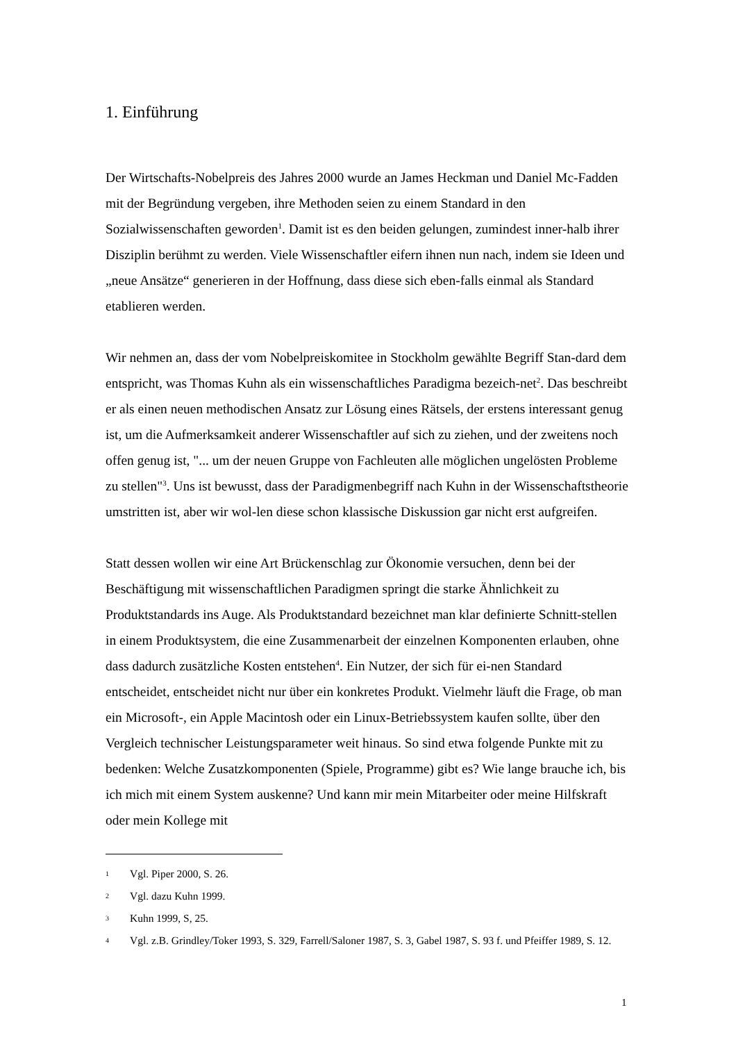1. Einführung
Der Wirtschafts-Nobelpreis des Jahres 2000 wurde an James Heckman und Daniel Mc-Fadden mit der Begründung vergeben, ihre Methoden seien zu einem Standard in den Sozialwissenschaften geworden<sup>1</sup>. Damit ist es den beiden gelungen, zumindest inner-halb ihrer Disziplin berühmt zu werden. Viele Wissenschaftler eifern ihnen nun nach, indem sie Ideen und „neue Ansätze“ generieren in der Hoffnung, dass diese sich eben-falls einmal als Standard etablieren werden.
Wir nehmen an, dass der vom Nobelpreiskomitee in Stockholm gewählte Begriff Stan-dard dem entspricht, was Thomas Kuhn als ein wissenschaftliches Paradigma bezeich-net<sup>2</sup>. Das beschreibt er als einen neuen methodischen Ansatz zur Lösung eines Rätsels, der erstens interessant genug ist, um die Aufmerksamkeit anderer Wissenschaftler auf sich zu ziehen, und der zweitens noch offen genug ist, "... um der neuen Gruppe von Fachleuten alle möglichen ungelösten Probleme zu stellen"<sup>3</sup>. Uns ist bewusst, dass der Paradigmenbegriff nach Kuhn in der Wissenschaftstheorie umstritten ist, aber wir wol-len diese schon klassische Diskussion gar nicht erst aufgreifen.
Statt dessen wollen wir eine Art Brückenschlag zur Ökonomie versuchen, denn bei der Beschäftigung mit wissenschaftlichen Paradigmen springt die starke Ähnlichkeit zu Produktstandards ins Auge. Als Produktstandard bezeichnet man klar definierte Schnitt-stellen in einem Produktsystem, die eine Zusammenarbeit der einzelnen Komponenten erlauben, ohne dass dadurch zusätzliche Kosten entstehen<sup>4</sup>. Ein Nutzer, der sich für ei-nen Standard entscheidet, entscheidet nicht nur über ein konkretes Produkt. Vielmehr läuft die Frage, ob man ein Microsoft-, ein Apple Macintosh oder ein Linux-Betriebssystem kaufen sollte, über den Vergleich technischer Leistungsparameter weit hinaus. So sind etwa folgende Punkte mit zu bedenken: Welche Zusatzkomponenten (Spiele, Programme) gibt es? Wie lange brauche ich, bis ich mich mit einem System auskenne? Und kann mir mein Mitarbeiter oder meine Hilfskraft oder mein Kollege mit
1 Vgl. Piper 2000, S. 26.
2 Vgl. dazu Kuhn 1999.
3 Kuhn 1999, S, 25.
4 Vgl. z.B. Grindley/Toker 1993, S. 329, Farrell/Saloner 1987, S. 3, Gabel 1987, S. 93 f. und Pfeiffer 1989, S. 12.
1